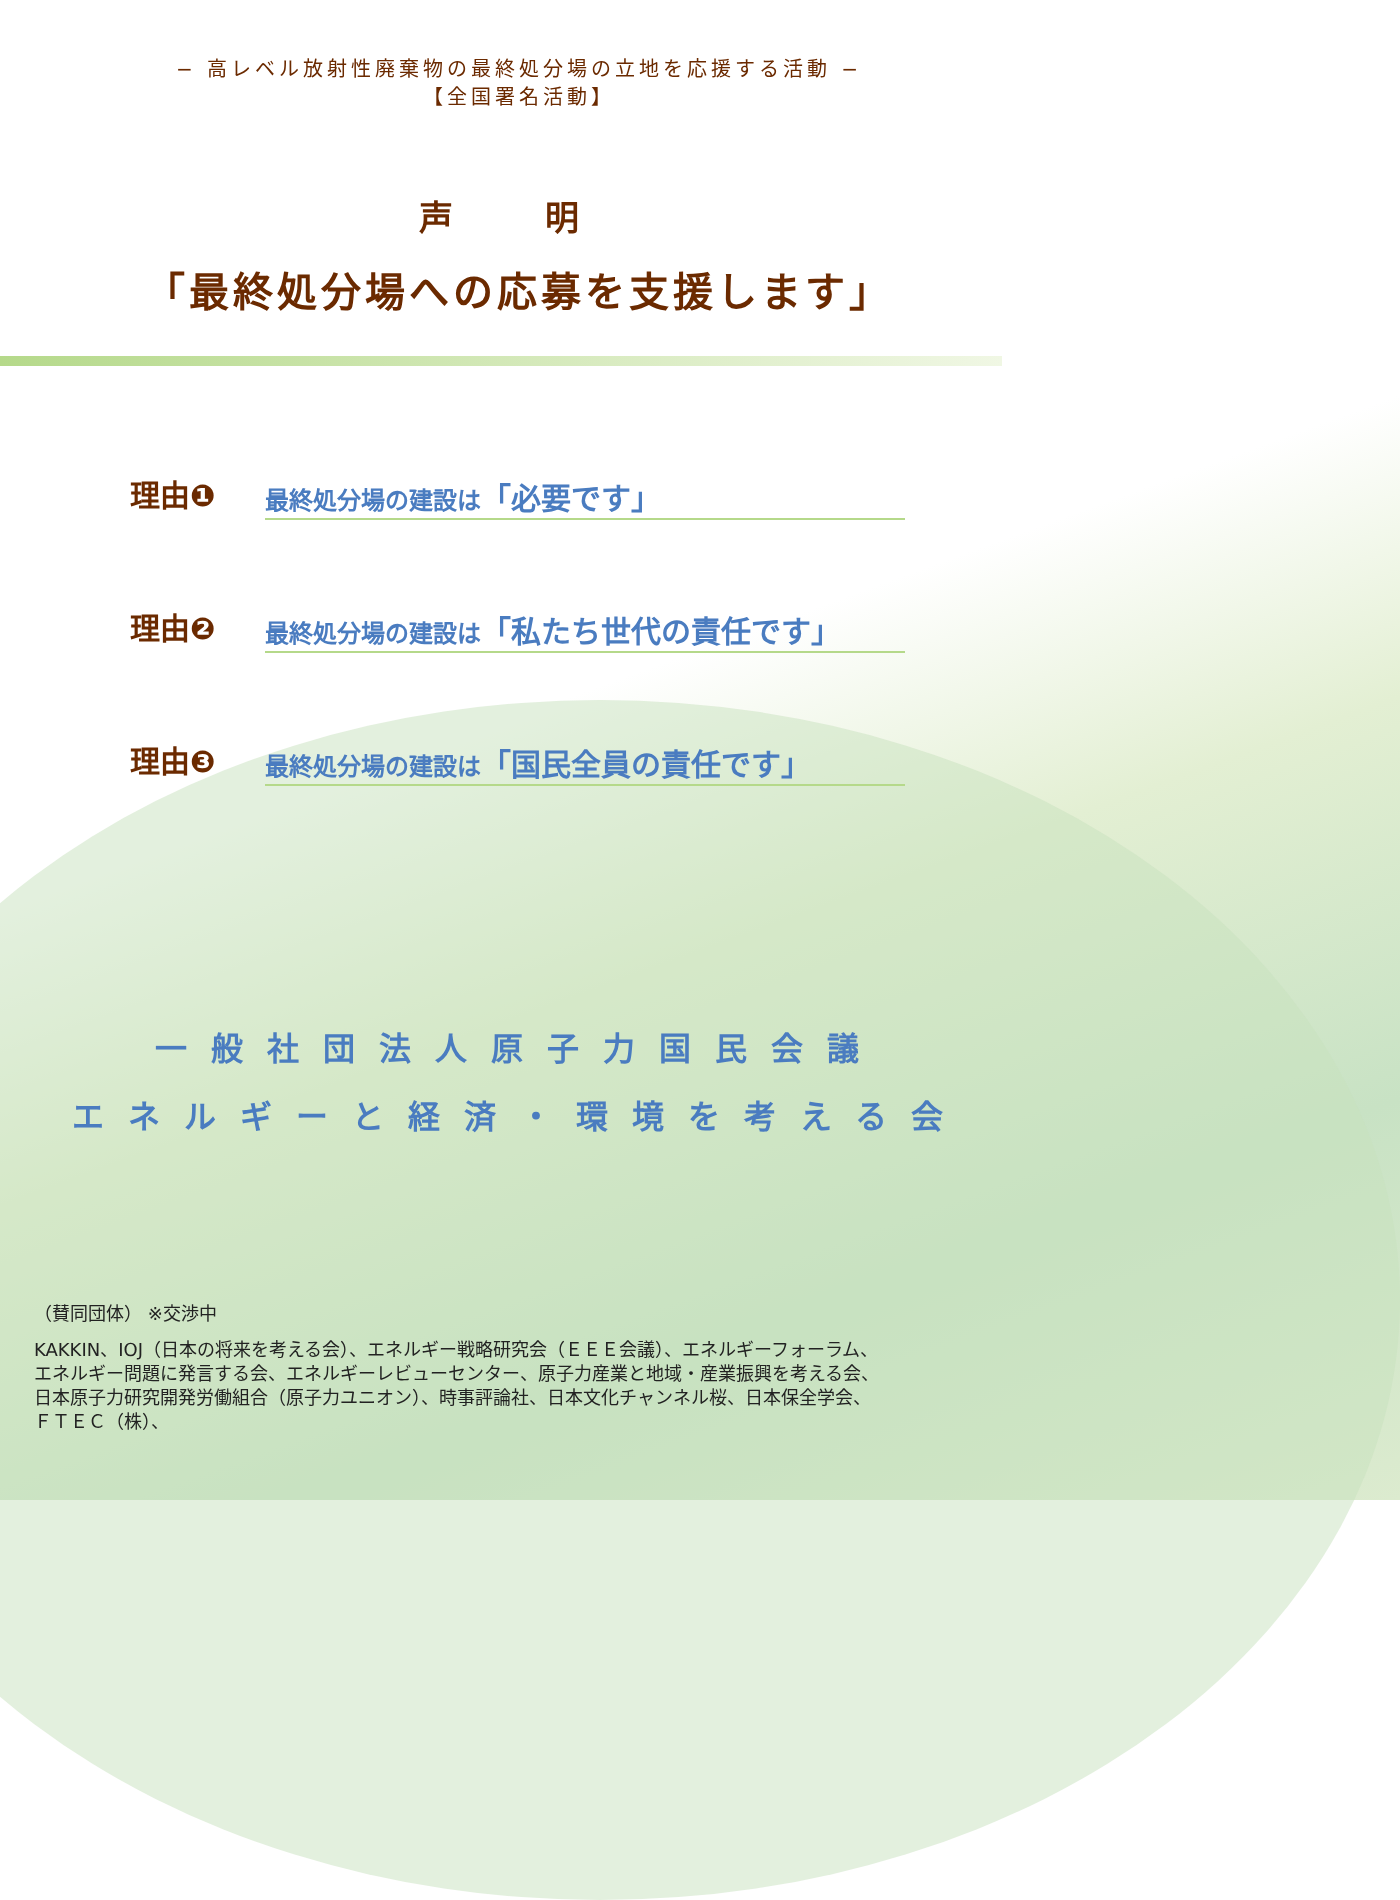− 高レベル放射性廃棄物の最終処分場の立地を応援する活動 −
【全国署名活動】
声 明
「最終処分場への応募を支援します」
理由❶ 最終処分場の建設は「必要です」
理由❷ 最終処分場の建設は「私たち世代の責任です」
理由❸ 最終処分場の建設は「国民全員の責任です」
一般社団法人原子力国民会議
エネルギーと経済・環境を考える会
（賛同団体） ※交渉中
KAKKIN、IOJ（日本の将来を考える会）、エネルギー戦略研究会（ＥＥＥ会議）、エネルギーフォーラム、
エネルギー問題に発言する会、エネルギーレビューセンター、原子力産業と地域・産業振興を考える会、
日本原子力研究開発労働組合（原子力ユニオン）、時事評論社、日本文化チャンネル桜、日本保全学会、
ＦＴＥＣ（株）、